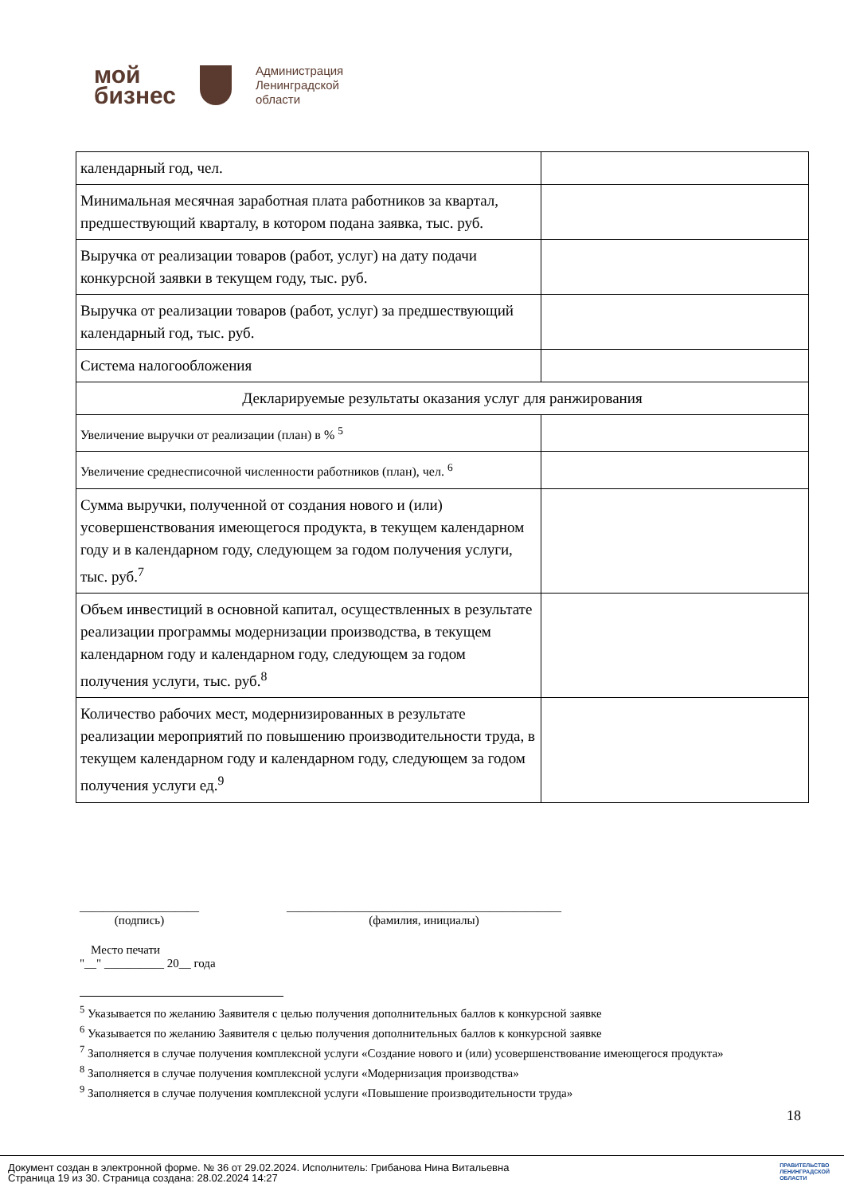мой
бизнес
Администрация
Ленинградской
области
| календарный год, чел. | |
| Минимальная месячная заработная плата работников за квартал, предшествующий кварталу, в котором подана заявка, тыс. руб. | |
| Выручка от реализации товаров (работ, услуг) на дату подачи конкурсной заявки в текущем году, тыс. руб. | |
| Выручка от реализации товаров (работ, услуг) за предшествующий календарный год, тыс. руб. | |
| Система налогообложения | |
| Декларируемые результаты оказания услуг для ранжирования | |
| Увеличение выручки от реализации (план) в % <sup>5</sup> | |
| Увеличение среднесписочной численности работников (план), чел. <sup>6</sup> | |
| Сумма выручки, полученной от создания нового и (или) усовершенствования имеющегося продукта, в текущем календарном году и в календарном году, следующем за годом получения услуги, тыс. руб.<sup>7</sup> | |
| Объем инвестиций в основной капитал, осуществленных в результате реализации программы модернизации производства, в текущем календарном году и календарном году, следующем за годом получения услуги, тыс. руб.<sup>8</sup> | |
| Количество рабочих мест, модернизированных в результате реализации мероприятий по повышению производительности труда, в текущем календарном году и календарном году, следующем за годом получения услуги ед.<sup>9</sup> | |
____________________
(подпись)
______________________________________________
(фамилия, инициалы)
Место печати
"__" __________ 20__ года
<sup>5</sup> Указывается по желанию Заявителя с целью получения дополнительных баллов к конкурсной заявке
<sup>6</sup> Указывается по желанию Заявителя с целью получения дополнительных баллов к конкурсной заявке
<sup>7</sup> Заполняется в случае получения комплексной услуги «Создание нового и (или) усовершенствование имеющегося продукта»
<sup>8</sup> Заполняется в случае получения комплексной услуги «Модернизация производства»
<sup>9</sup> Заполняется в случае получения комплексной услуги «Повышение производительности труда»
18
Документ создан в электронной форме. № 36 от 29.02.2024. Исполнитель: Грибанова Нина Витальевна
Страница 19 из 30. Страница создана: 28.02.2024 14:27
ПРАВИТЕЛЬСТВО
ЛЕНИНГРАДСКОЙ
ОБЛАСТИ